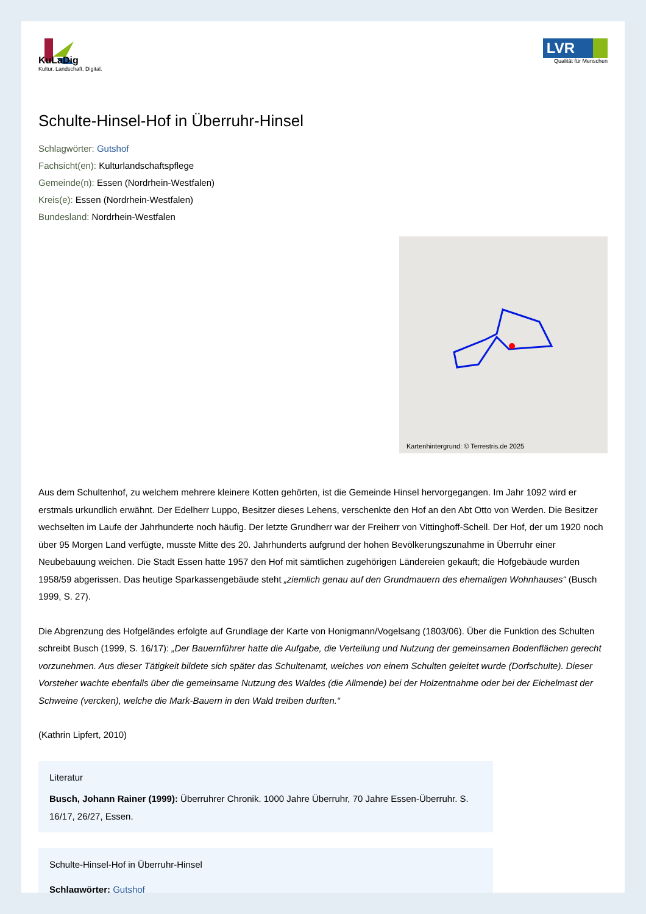KuLaDig
Kultur. Landschaft. Digital.
LVR
Qualität für Menschen
Schulte-Hinsel-Hof in Überruhr-Hinsel
Schlagwörter: Gutshof
Fachsicht(en): Kulturlandschaftspflege
Gemeinde(n): Essen (Nordrhein-Westfalen)
Kreis(e): Essen (Nordrhein-Westfalen)
Bundesland: Nordrhein-Westfalen
Kartenhintergrund: © Terrestris.de 2025
Aus dem Schultenhof, zu welchem mehrere kleinere Kotten gehörten, ist die Gemeinde Hinsel hervorgegangen. Im Jahr 1092 wird er erstmals urkundlich erwähnt. Der Edelherr Luppo, Besitzer dieses Lehens, verschenkte den Hof an den Abt Otto von Werden. Die Besitzer wechselten im Laufe der Jahrhunderte noch häufig. Der letzte Grundherr war der Freiherr von Vittinghoff-Schell. Der Hof, der um 1920 noch über 95 Morgen Land verfügte, musste Mitte des 20. Jahrhunderts aufgrund der hohen Bevölkerungszunahme in Überruhr einer Neubebauung weichen. Die Stadt Essen hatte 1957 den Hof mit sämtlichen zugehörigen Ländereien gekauft; die Hofgebäude wurden 1958/59 abgerissen. Das heutige Sparkassengebäude steht „ziemlich genau auf den Grundmauern des ehemaligen Wohnhauses“ (Busch 1999, S. 27).
Die Abgrenzung des Hofgeländes erfolgte auf Grundlage der Karte von Honigmann/Vogelsang (1803/06). Über die Funktion des Schulten schreibt Busch (1999, S. 16/17): „Der Bauernführer hatte die Aufgabe, die Verteilung und Nutzung der gemeinsamen Bodenflächen gerecht vorzunehmen. Aus dieser Tätigkeit bildete sich später das Schultenamt, welches von einem Schulten geleitet wurde (Dorfschulte). Dieser Vorsteher wachte ebenfalls über die gemeinsame Nutzung des Waldes (die Allmende) bei der Holzentnahme oder bei der Eichelmast der Schweine (vercken), welche die Mark-Bauern in den Wald treiben durften.“
(Kathrin Lipfert, 2010)
Literatur
Busch, Johann Rainer (1999): Überruhrer Chronik. 1000 Jahre Überruhr, 70 Jahre Essen-Überruhr. S. 16/17, 26/27, Essen.
Schulte-Hinsel-Hof in Überruhr-Hinsel
Schlagwörter: Gutshof